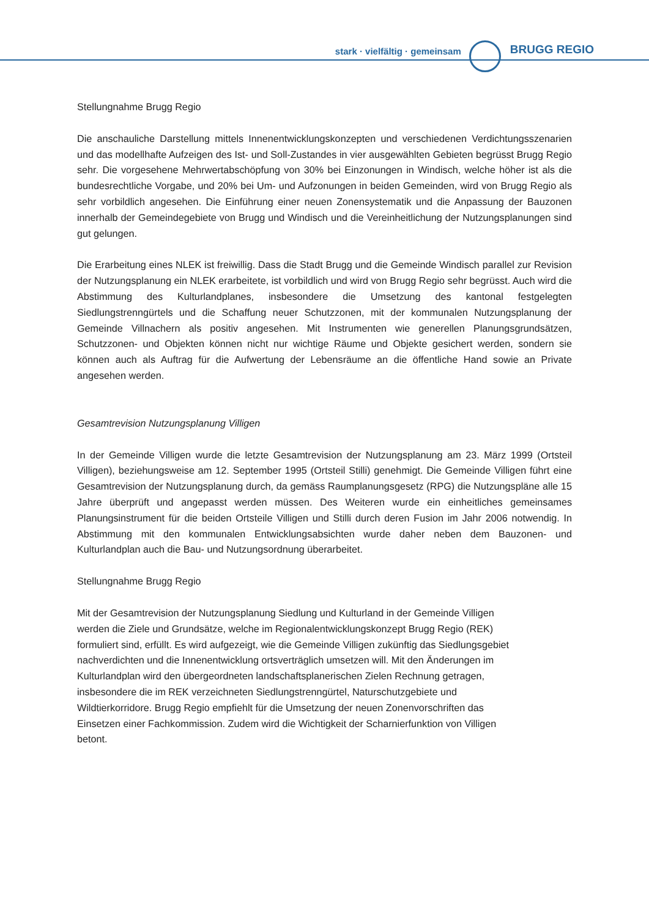stark · vielfältig · gemeinsam BRUGG REGIO
Stellungnahme Brugg Regio
Die anschauliche Darstellung mittels Innenentwicklungskonzepten und verschiedenen Verdichtungsszenarien und das modellhafte Aufzeigen des Ist- und Soll-Zustandes in vier ausgewählten Gebieten begrüsst Brugg Regio sehr. Die vorgesehene Mehrwertabschöpfung von 30% bei Einzonungen in Windisch, welche höher ist als die bundesrechtliche Vorgabe, und 20% bei Um- und Aufzonungen in beiden Gemeinden, wird von Brugg Regio als sehr vorbildlich angesehen. Die Einführung einer neuen Zonensystematik und die Anpassung der Bauzonen innerhalb der Gemeindegebiete von Brugg und Windisch und die Vereinheitlichung der Nutzungsplanungen sind gut gelungen.
Die Erarbeitung eines NLEK ist freiwillig. Dass die Stadt Brugg und die Gemeinde Windisch parallel zur Revision der Nutzungsplanung ein NLEK erarbeitete, ist vorbildlich und wird von Brugg Regio sehr begrüsst. Auch wird die Abstimmung des Kulturlandplanes, insbesondere die Umsetzung des kantonal festgelegten Siedlungstrenngürtels und die Schaffung neuer Schutzzonen, mit der kommunalen Nutzungsplanung der Gemeinde Villnachern als positiv angesehen. Mit Instrumenten wie generellen Planungsgrundsätzen, Schutzzonen- und Objekten können nicht nur wichtige Räume und Objekte gesichert werden, sondern sie können auch als Auftrag für die Aufwertung der Lebensräume an die öffentliche Hand sowie an Private angesehen werden.
Gesamtrevision Nutzungsplanung Villigen
In der Gemeinde Villigen wurde die letzte Gesamtrevision der Nutzungsplanung am 23. März 1999 (Ortsteil Villigen), beziehungsweise am 12. September 1995 (Ortsteil Stilli) genehmigt. Die Gemeinde Villigen führt eine Gesamtrevision der Nutzungsplanung durch, da gemäss Raumplanungsgesetz (RPG) die Nutzungspläne alle 15 Jahre überprüft und angepasst werden müssen. Des Weiteren wurde ein einheitliches gemeinsames Planungsinstrument für die beiden Ortsteile Villigen und Stilli durch deren Fusion im Jahr 2006 notwendig. In Abstimmung mit den kommunalen Entwicklungsabsichten wurde daher neben dem Bauzonen- und Kulturlandplan auch die Bau- und Nutzungsordnung überarbeitet.
Stellungnahme Brugg Regio
Mit der Gesamtrevision der Nutzungsplanung Siedlung und Kulturland in der Gemeinde Villigen
werden die Ziele und Grundsätze, welche im Regionalentwicklungskonzept Brugg Regio (REK)
formuliert sind, erfüllt. Es wird aufgezeigt, wie die Gemeinde Villigen zukünftig das Siedlungsgebiet
nachverdichten und die Innenentwicklung ortsverträglich umsetzen will. Mit den Änderungen im
Kulturlandplan wird den übergeordneten landschaftsplanerischen Zielen Rechnung getragen,
insbesondere die im REK verzeichneten Siedlungstrenngürtel, Naturschutzgebiete und
Wildtierkorridore. Brugg Regio empfiehlt für die Umsetzung der neuen Zonenvorschriften das
Einsetzen einer Fachkommission. Zudem wird die Wichtigkeit der Scharnierfunktion von Villigen
betont.